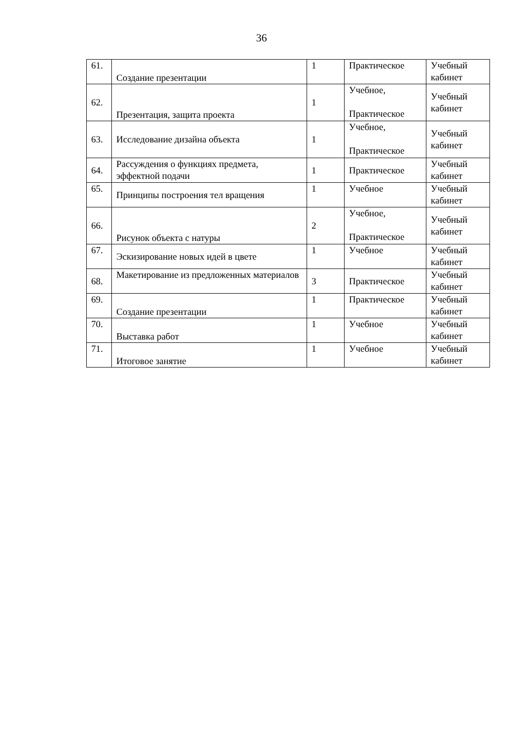36
| 61. | Создание презентации | 1 | Практическое | Учебный кабинет |
| 62. | Презентация, защита проекта | 1 | Учебное, Практическое | Учебный кабинет |
| 63. | Исследование дизайна объекта | 1 | Учебное, Практическое | Учебный кабинет |
| 64. | Рассуждения о функциях предмета, эффектной подачи | 1 | Практическое | Учебный кабинет |
| 65. | Принципы построения тел вращения | 1 | Учебное | Учебный кабинет |
| 66. | Рисунок объекта с натуры | 2 | Учебное, Практическое | Учебный кабинет |
| 67. | Эскизирование новых идей в цвете | 1 | Учебное | Учебный кабинет |
| 68. | Макетирование из предложенных материалов | 3 | Практическое | Учебный кабинет |
| 69. | Создание презентации | 1 | Практическое | Учебный кабинет |
| 70. | Выставка работ | 1 | Учебное | Учебный кабинет |
| 71. | Итоговое занятие | 1 | Учебное | Учебный кабинет |